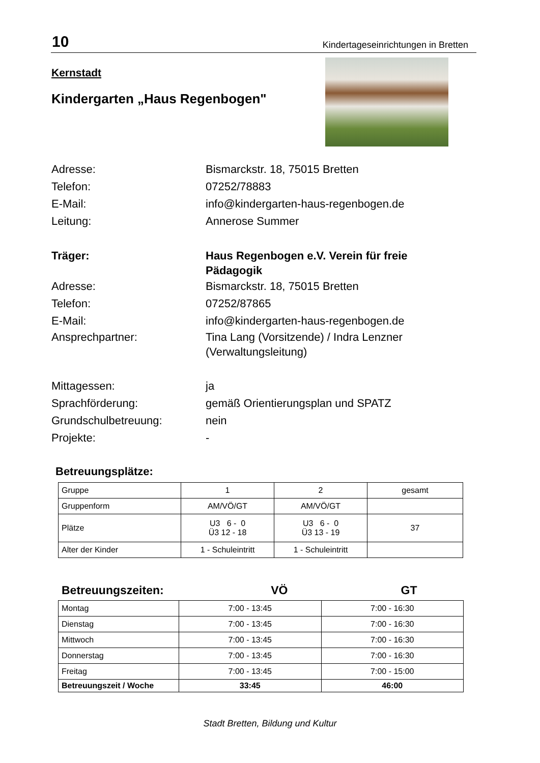10 Kindertageseinrichtungen in Bretten
Kernstadt
Kindergarten „Haus Regenbogen"
Adresse: Bismarckstr. 18, 75015 Bretten
Telefon: 07252/78883
E-Mail: info@kindergarten-haus-regenbogen.de
Leitung: Annerose Summer
Träger: Haus Regenbogen e.V. Verein für freie Pädagogik
Adresse: Bismarckstr. 18, 75015 Bretten
Telefon: 07252/87865
E-Mail: info@kindergarten-haus-regenbogen.de
Ansprechpartner: Tina Lang (Vorsitzende) / Indra Lenzner (Verwaltungsleitung)
Mittagessen: ja
Sprachförderung: gemäß Orientierungsplan und SPATZ
Grundschulbetreuung: nein
Projekte: -
Betreuungsplätze:
| Gruppe | 1 | 2 | gesamt |
| Gruppenform | AM/VÖ/GT | AM/VÖ/GT | |
| Plätze | U3 6 - 0 Ü3 12 - 18 | U3 6 - 0 Ü3 13 - 19 | 37 |
| Alter der Kinder | 1 - Schuleintritt | 1 - Schuleintritt | |
Betreuungszeiten: VÖ GT
| Montag | 7:00 - 13:45 | 7:00 - 16:30 |
| Dienstag | 7:00 - 13:45 | 7:00 - 16:30 |
| Mittwoch | 7:00 - 13:45 | 7:00 - 16:30 |
| Donnerstag | 7:00 - 13:45 | 7:00 - 16:30 |
| Freitag | 7:00 - 13:45 | 7:00 - 15:00 |
| Betreuungszeit / Woche | 33:45 | 46:00 |
Stadt Bretten, Bildung und Kultur